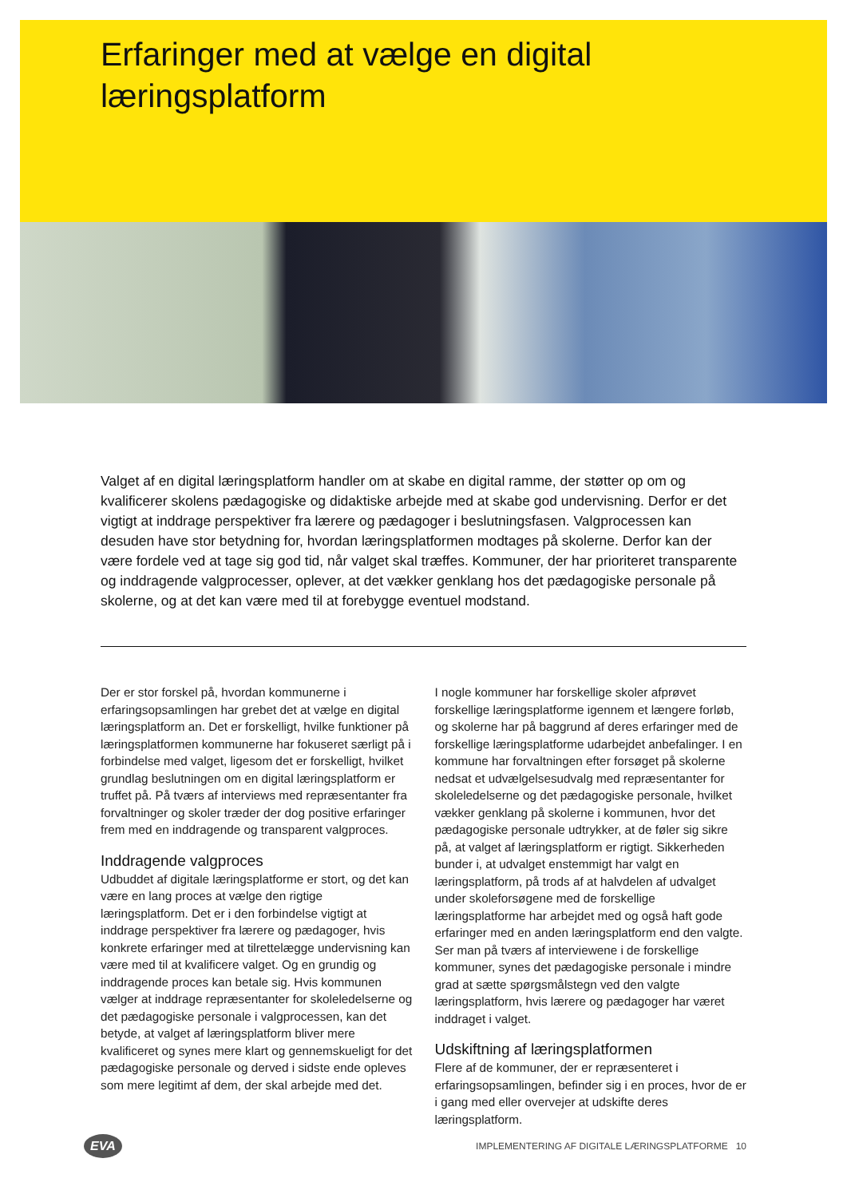Erfaringer med at vælge en digital
læringsplatform
Valget af en digital læringsplatform handler om at skabe en digital ramme, der støtter op om og kvalificerer skolens pædagogiske og didaktiske arbejde med at skabe god undervisning. Derfor er det vigtigt at inddrage perspektiver fra lærere og pædagoger i beslutningsfasen. Valgprocessen kan desuden have stor betydning for, hvordan læringsplatformen modtages på skolerne. Derfor kan der være fordele ved at tage sig god tid, når valget skal træffes. Kommuner, der har prioriteret transparente og inddragende valgprocesser, oplever, at det vækker genklang hos det pædagogiske personale på skolerne, og at det kan være med til at forebygge eventuel modstand.
Der er stor forskel på, hvordan kommunerne i erfaringsopsamlingen har grebet det at vælge en digital læringsplatform an. Det er forskelligt, hvilke funktioner på læringsplatformen kommunerne har fokuseret særligt på i forbindelse med valget, ligesom det er forskelligt, hvilket grundlag beslutningen om en digital læringsplatform er truffet på. På tværs af interviews med repræsentanter fra forvaltninger og skoler træder der dog positive erfaringer frem med en inddragende og transparent valgproces.
Inddragende valgproces
Udbuddet af digitale læringsplatforme er stort, og det kan være en lang proces at vælge den rigtige læringsplatform. Det er i den forbindelse vigtigt at inddrage perspektiver fra lærere og pædagoger, hvis konkrete erfaringer med at tilrettelægge undervisning kan være med til at kvalificere valget. Og en grundig og inddragende proces kan betale sig. Hvis kommunen vælger at inddrage repræsentanter for skoleledelserne og det pædagogiske personale i valgprocessen, kan det betyde, at valget af læringsplatform bliver mere kvalificeret og synes mere klart og gennemskueligt for det pædagogiske personale og derved i sidste ende opleves som mere legitimt af dem, der skal arbejde med det.
I nogle kommuner har forskellige skoler afprøvet forskellige læringsplatforme igennem et længere forløb, og skolerne har på baggrund af deres erfaringer med de forskellige læringsplatforme udarbejdet anbefalinger. I en kommune har forvaltningen efter forsøget på skolerne nedsat et udvælgelsesudvalg med repræsentanter for skoleledelserne og det pædagogiske personale, hvilket vækker genklang på skolerne i kommunen, hvor det pædagogiske personale udtrykker, at de føler sig sikre på, at valget af læringsplatform er rigtigt. Sikkerheden bunder i, at udvalget enstemmigt har valgt en læringsplatform, på trods af at halvdelen af udvalget under skoleforsøgene med de forskellige læringsplatforme har arbejdet med og også haft gode erfaringer med en anden læringsplatform end den valgte. Ser man på tværs af interviewene i de forskellige kommuner, synes det pædagogiske personale i mindre grad at sætte spørgsmålstegn ved den valgte læringsplatform, hvis lærere og pædagoger har været inddraget i valget.
Udskiftning af læringsplatformen
Flere af de kommuner, der er repræsenteret i erfaringsopsamlingen, befinder sig i en proces, hvor de er i gang med eller overvejer at udskifte deres læringsplatform.
EVA IMPLEMENTERING AF DIGITALE LÆRINGSPLATFORME 10